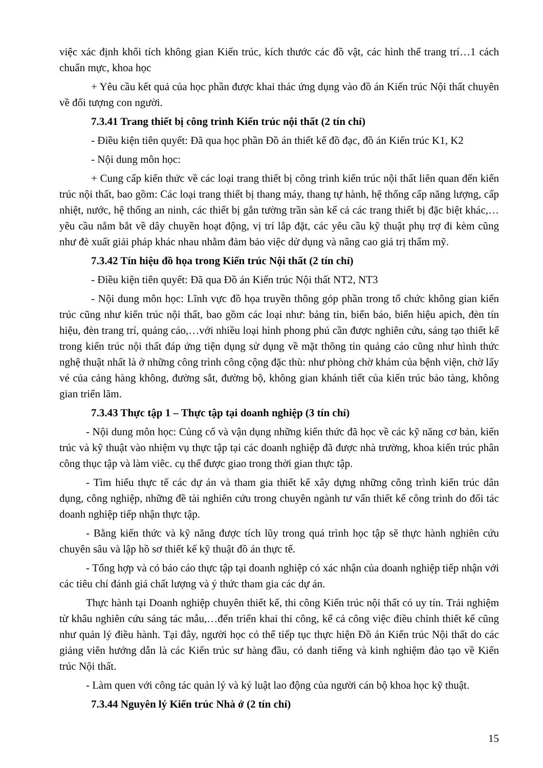việc xác định khối tích không gian Kiến trúc, kích thước các đồ vật, các hình thể trang trí…1 cách chuẩn mực, khoa học
+ Yêu cầu kết quả của học phần được khai thác ứng dụng vào đồ án Kiến trúc Nội thất chuyên về đối tượng con người.
7.3.41 Trang thiết bị công trình Kiến trúc nội thất (2 tín chỉ)
- Điều kiện tiên quyết: Đã qua học phần Đồ án thiết kế đồ đạc, đồ án Kiến trúc K1, K2
- Nội dung môn học:
+ Cung cấp kiến thức về các loại trang thiết bị công trình kiến trúc nội thất liên quan đến kiến trúc nội thất, bao gồm: Các loại trang thiết bị thang máy, thang tự hành, hệ thống cấp năng lượng, cấp nhiệt, nước, hệ thống an ninh, các thiết bị gắn tường trần sàn kể cả các trang thiết bị đặc biệt khác,…yêu cầu nắm bắt về dây chuyền hoạt động, vị trí lắp đặt, các yêu cầu kỹ thuật phụ trợ đi kèm cũng như đè xuất giải pháp khác nhau nhằm đảm bảo việc dử dụng và nâng cao giá trị thẩm mỹ.
7.3.42 Tín hiệu đồ họa trong Kiến trúc Nội thất (2 tín chỉ)
- Điều kiện tiên quyết: Đã qua Đồ án Kiến trúc Nội thất NT2, NT3
- Nội dung môn học: Lĩnh vực đồ họa truyền thông góp phần trong tổ chức không gian kiến trúc cũng như kiến trúc nội thất, bao gồm các loại như: bảng tin, biển báo, biển hiệu apich, đèn tín hiệu, đèn trang trí, quảng cáo,…với nhiều loại hình phong phú cần được nghiên cứu, sáng tạo thiết kế trong kiến trúc nội thất đáp ứng tiện dụng sử dụng về mặt thông tin quảng cáo cũng như hình thức nghệ thuật nhất là ở những công trình công cộng đặc thù: như phòng chờ khám của bệnh viện, chờ lấy vé của cảng hàng không, đường sắt, đường bộ, không gian khánh tiết của kiến trúc bảo tàng, không gian triển lãm.
7.3.43 Thực tập 1 – Thực tập tại doanh nghiệp (3 tín chỉ)
- Nội dung môn học: Củng cố và vận dụng những kiến thức đã học về các kỹ năng cơ bản, kiến trúc và kỹ thuật vào nhiệm vụ thực tập tại các doanh nghiệp đã được nhà trường, khoa kiến trúc phân công thục tập và làm viêc. cụ thể được giao trong thời gian thực tập.
- Tìm hiểu thực tế các dự án và tham gia thiết kế xây dựng những công trình kiến trúc dân dụng, công nghiệp, những đề tài nghiên cứu trong chuyên ngành tư vấn thiết kế công trình do đối tác doanh nghiệp tiếp nhận thực tập.
- Bằng kiến thức và kỹ năng được tích lũy trong quá trình học tập sẽ thực hành nghiên cứu chuyên sâu và lập hồ sơ thiết kế kỹ thuật đồ án thực tế.
- Tổng hợp và có báo cáo thực tập tại doanh nghiệp có xác nhận của doanh nghiệp tiếp nhận với các tiêu chí đánh giá chất lượng và ý thức tham gia các dự án.
Thực hành tại Doanh nghiệp chuyên thiết kế, thi công Kiến trúc nội thất có uy tín. Trải nghiệm từ khâu nghiên cứu sáng tác mẫu,…đến triển khai thi công, kể cả công việc điều chỉnh thiết kế cũng như quản lý điều hành. Tại đây, người học có thể tiếp tục thực hiện Đồ án Kiến trúc Nội thất do các giảng viên hướng dẫn là các Kiến trúc sư hàng đầu, có danh tiếng và kinh nghiệm đào tạo về Kiến trúc Nội thất.
- Làm quen với công tác quản lý và kỷ luật lao động của người cán bộ khoa học kỹ thuật.
7.3.44 Nguyên lý Kiến trúc Nhà ở (2 tín chỉ)
15